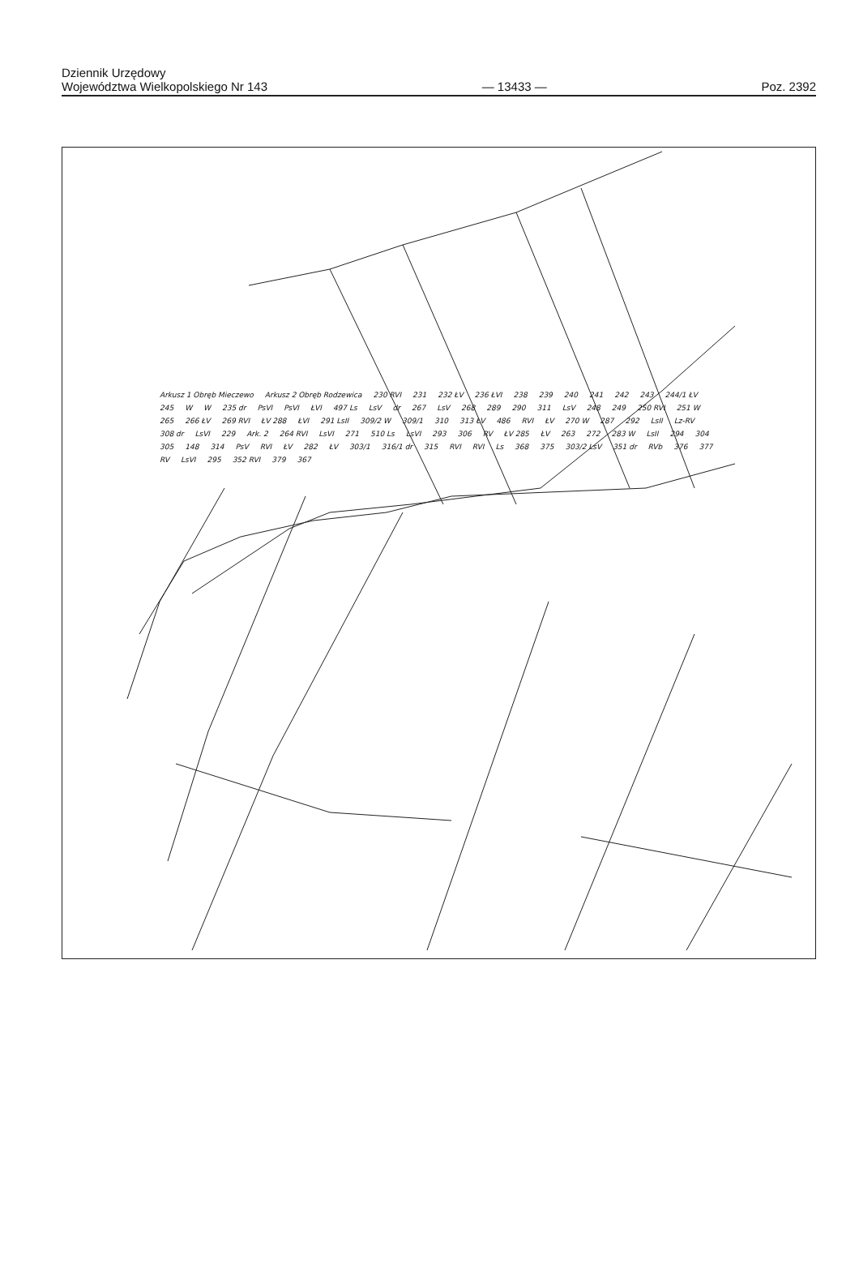Dziennik Urzędowy
Województwa Wielkopolskiego Nr 143
— 13433 —
Poz. 2392
Arkusz 1 Obręb Mieczewo Arkusz 2 Obręb Rodzewica 230 RVI 231 232 ŁV 236 ŁVI 238 239 240 241 242 243 244/1 ŁV 245 W W 235 dr PsVI PsVI ŁVI 497 Ls LsV dr 267 LsV 268 289 290 311 LsV 248 249 250 RVI 251 W 265 266 ŁV 269 RVI ŁV 288 ŁVI 291 LsII 309/2 W 309/1 310 313 ŁV 486 RVI ŁV 270 W 287 292 LsII Lz-RV 308 dr LsVI 229 Ark. 2 264 RVI LsVI 271 510 Ls LsVI 293 306 RV ŁV 285 ŁV 263 272 283 W LsII 294 304 305 148 314 PsV RVI ŁV 282 ŁV 303/1 316/1 dr 315 RVI RVI Ls 368 375 303/2 LsV 351 dr RVb 376 377 RV LsVI 295 352 RVI 379 367